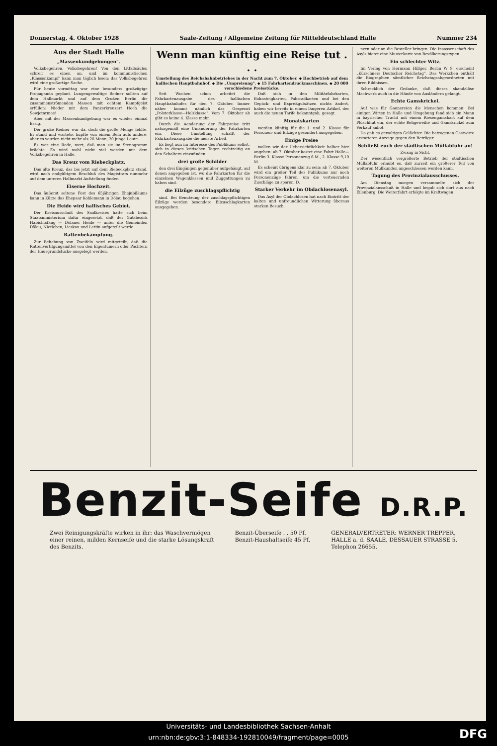Donnerstag, 4. Oktober 1928 Saale-Zeitung / Allgemeine Zeitung für Mitteldeutschland Halle Nummer 234
Aus der Stadt Halle
„Massenkundgebungen".
Volksbegehren, Volksbegehren! Von den Litfaßsäulen schreit es einen an, und im kommunistischen „Klassenkampf" kann man täglich lesen: das Volksbegehren wird eine großartige Sache.
Für heute vormittag war eine besonders großzügige Propaganda geplant. Lungengewaltige Redner sollten auf dem Hallmarkt und auf dem Großen Berlin die zusammenströmenden Massen mit echtem Kampfgeist erfüllen: Nieder mit dem Panzerkreuzer! Hoch die Sowjetarmee!
Aber mit der Massenkundgebung war es wieder einmal Essig.
Der große Redner war da, doch die große Menge fehlte. Er stand und wartete, hüpfte von einem Bein aufs andere; aber es wurden nicht mehr als 20 Mann, 20 junge Leute.
Es war eine Rede, wert, daß man sie im Stenogramm brächte. Es wird wohl nicht viel werden mit dem Volksbegehren in Halle.
Das Kreuz vom Riebeckplatz.
Das alte Kreuz, das bis jetzt auf dem Riebeckplatz stand, wird nach endgültigem Beschluß des Magistrats nunmehr auf dem unteren Hallmarkt Aufstellung finden.
Eiserne Hochzeit.
Das äußerst seltene Fest des 65jährigen Ehejubiläums kann in Kürze das Ehepaar Kohlemann in Dölau begehen.
Die Heide wird hallisches Gebiet.
Der Kreisausschuß des Saalkreises hatte sich beim Staatsministerium dafür eingesetzt, daß der Gutsbezirk Habichtsfang — Dölauer Heide — unter die Gemeinden Dölau, Nietleben, Lieskau und Lettin aufgeteilt werde.
Rattenbekämpfung.
Zur Behebung von Zweifeln wird mitgeteilt, daß die Rattenvertilgungsmittel von den Eigentümern oder Pächtern der Hausgrundstücke ausgelegt werden.
Wenn man künftig eine Reise tut . . .
Umstellung des Reichsbahnbetriebes in der Nacht zum 7. Oktober. ◆ Hochbetrieb auf dem hallischen Hauptbahnhof. ◆ Die „Umpreisung". ◆ 15 Fahrkartendruckmaschinen. ◆ 20 000 verschiedene Preisstücke.
Seit Wochen schon arbeitet die Fahrkartenausgabe des hallischen Hauptbahnhofes für den 7. Oktober. Immer näher kommt nämlich das Gespenst „Polsterklasse—Holzklasse". Vom 7. Oktober ab gibt es keine 4. Klasse mehr.
Durch die Aenderung der Fahrpreise tritt naturgemäß eine Umänderung der Fahrkarten ein. Diese Umstellung schafft der Fahrkartenausgabe die meiste Arbeit.
Es liegt nun im Interesse des Publikums selbst, sich in diesen kritischen Tagen rechtzeitig an den Schaltern einzufinden.
drei große Schilder
den drei Eingängen gegenüber aufgehängt, auf denen angegeben ist, wo die Fahrkarten für die einzelnen Wagenklassen und Zuggattungen zu haben sind.
die Eilzüge zuschlagspflichtig
sind. Bei Benutzung der zuschlagspflichtigen Eilzüge werden besondere Eilzuschlagkarten ausgegeben.
Daß sich in den Militärfahrkarten, Bahnsteigkarten, Fahrradkarten und bei den Gepäck- und Expreßgutsätzen nichts ändert, haben wir bereits in einem längeren Artikel, der auch die neuen Tarife bekanntgab, gesagt.
Monatskarten
werden künftig für die 1. und 2. Klasse für Personen- und Eilzüge gesondert ausgegeben.
Einige Preise
wollen wir der Uebersichtlichkeit halber hier angeben: ab 7. Oktober kostet eine Fahrt Halle—Berlin 3. Klasse Personenzug 6 M., 2. Klasse 9,10 M.
Es scheint übrigens klar zu sein: ab 7. Oktober wird ein großer Teil des Publikums nur noch Personenzüge fahren, um die verteuernden Zuschläge zu sparen. D.
Starker Verkehr im Obdachlosenasyl.
Das Asyl der Obdachlosen hat nach Eintritt der kalten und unfreundlichen Witterung überaus starken Besuch.
nern oder an die Besteller bringen. Die Insassenschaft des Asyls bietet eine Musterkarte von Bevölkerungstypen.
Ein schlechter Witz.
Im Verlag von Hermann Hillger, Berlin W 9, erscheint „Kürschners Deutscher Reichstag". Das Werkchen enthält die Biographien sämtlicher Reichstagsabgeordneten mit ihren Bildnissen.
Schrecklich der Gedanke, daß dieses skandalöse Machwerk auch in die Hände von Ausländern gelangt.
Echte Gamskrickel.
Auf was für Gaunereien die Menschen kommen! Bei einigen Wirten in Halle und Umgebung fand sich ein Mann in bayrischer Tracht mit einem Riesengamsbart auf dem Plüschhut ein, der echte Rehgeweihe und Gamskrickel zum Verkauf anbot.
Da gab es gewaltiges Gelächter. Die betrogenen Gastwirte erstatteten Anzeige gegen den Betrüger.
Schließt euch der städtischen Müllabfuhr an!
Zwang in Sicht.
Der wesentlich vergrößerte Betrieb der städtischen Müllabfuhr erlaubt es, daß zurzeit ein größerer Teil von weiteren Müllkunden angeschlossen werden kann.
Tagung des Provinzialausschusses.
Am Dienstag morgen versammelte sich der Provinzialausschuß in Halle und begab sich dort aus nach Eilenburg. Die Weiterfahrt erfolgte im Kraftwagen
Benzit-Seife D.R.P.
Zwei Reinigungskräfte wirken in ihr: das Waschvermögen
einer reinen, milden Kernseife und die starke Lösungskraft
des Benzits. Benzit-Überseife . . 50 Pf.
Benzit-Haushaltseife 45 Pf. GENERALVERTRETER: WERNER TREPPER,
HALLE a. d. SAALE, DESSAUER STRASSE 5.
Telephon 26655.
Universitäts- und Landesbibliothek Sachsen-Anhalt
urn:nbn:de:gbv:3:1-848334-192810049/fragment/page=0005
DFG